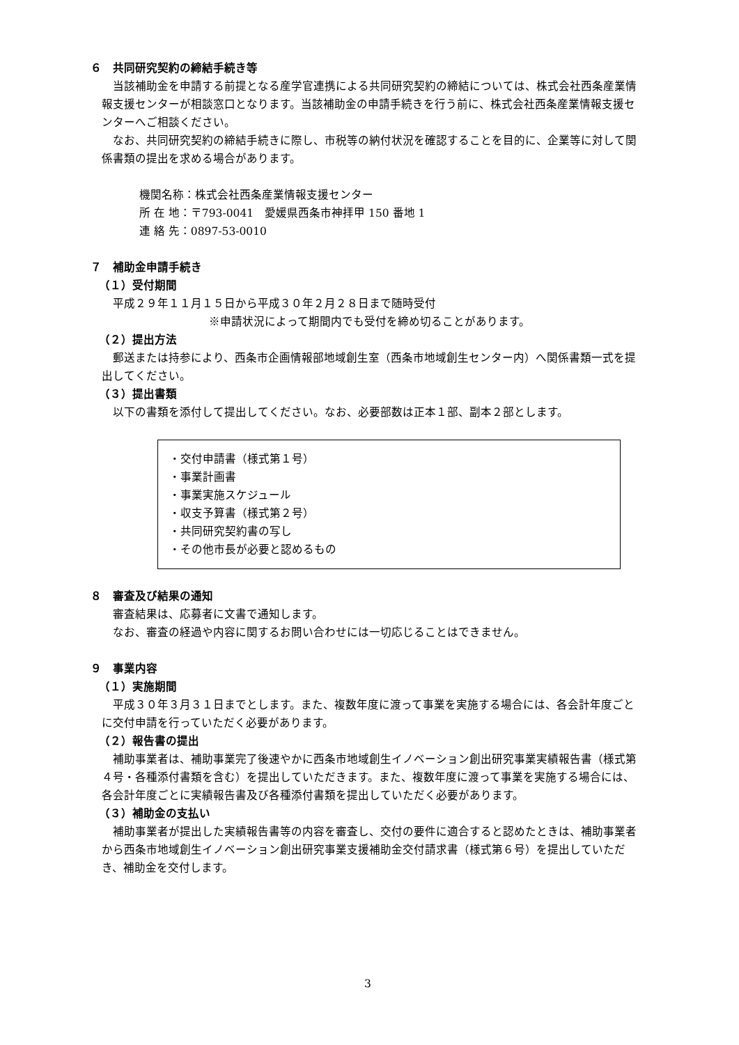６　共同研究契約の締結手続き等
当該補助金を申請する前提となる産学官連携による共同研究契約の締結については、株式会社西条産業情報支援センターが相談窓口となります。当該補助金の申請手続きを行う前に、株式会社西条産業情報支援センターへご相談ください。
なお、共同研究契約の締結手続きに際し、市税等の納付状況を確認することを目的に、企業等に対して関係書類の提出を求める場合があります。
機関名称：株式会社西条産業情報支援センター
所 在 地：〒793-0041　愛媛県西条市神拝甲 150 番地 1
連 絡 先：0897-53-0010
７　補助金申請手続き
（１）受付期間
平成２９年１１月１５日から平成３０年２月２８日まで随時受付
※申請状況によって期間内でも受付を締め切ることがあります。
（２）提出方法
郵送または持参により、西条市企画情報部地域創生室（西条市地域創生センター内）へ関係書類一式を提出してください。
（３）提出書類
以下の書類を添付して提出してください。なお、必要部数は正本１部、副本２部とします。
・交付申請書（様式第１号）
・事業計画書
・事業実施スケジュール
・収支予算書（様式第２号）
・共同研究契約書の写し
・その他市長が必要と認めるもの
８　審査及び結果の通知
審査結果は、応募者に文書で通知します。
なお、審査の経過や内容に関するお問い合わせには一切応じることはできません。
９　事業内容
（１）実施期間
平成３０年３月３１日までとします。また、複数年度に渡って事業を実施する場合には、各会計年度ごとに交付申請を行っていただく必要があります。
（２）報告書の提出
補助事業者は、補助事業完了後速やかに西条市地域創生イノベーション創出研究事業実績報告書（様式第４号・各種添付書類を含む）を提出していただきます。また、複数年度に渡って事業を実施する場合には、各会計年度ごとに実績報告書及び各種添付書類を提出していただく必要があります。
（３）補助金の支払い
補助事業者が提出した実績報告書等の内容を審査し、交付の要件に適合すると認めたときは、補助事業者から西条市地域創生イノベーション創出研究事業支援補助金交付請求書（様式第６号）を提出していただき、補助金を交付します。
3